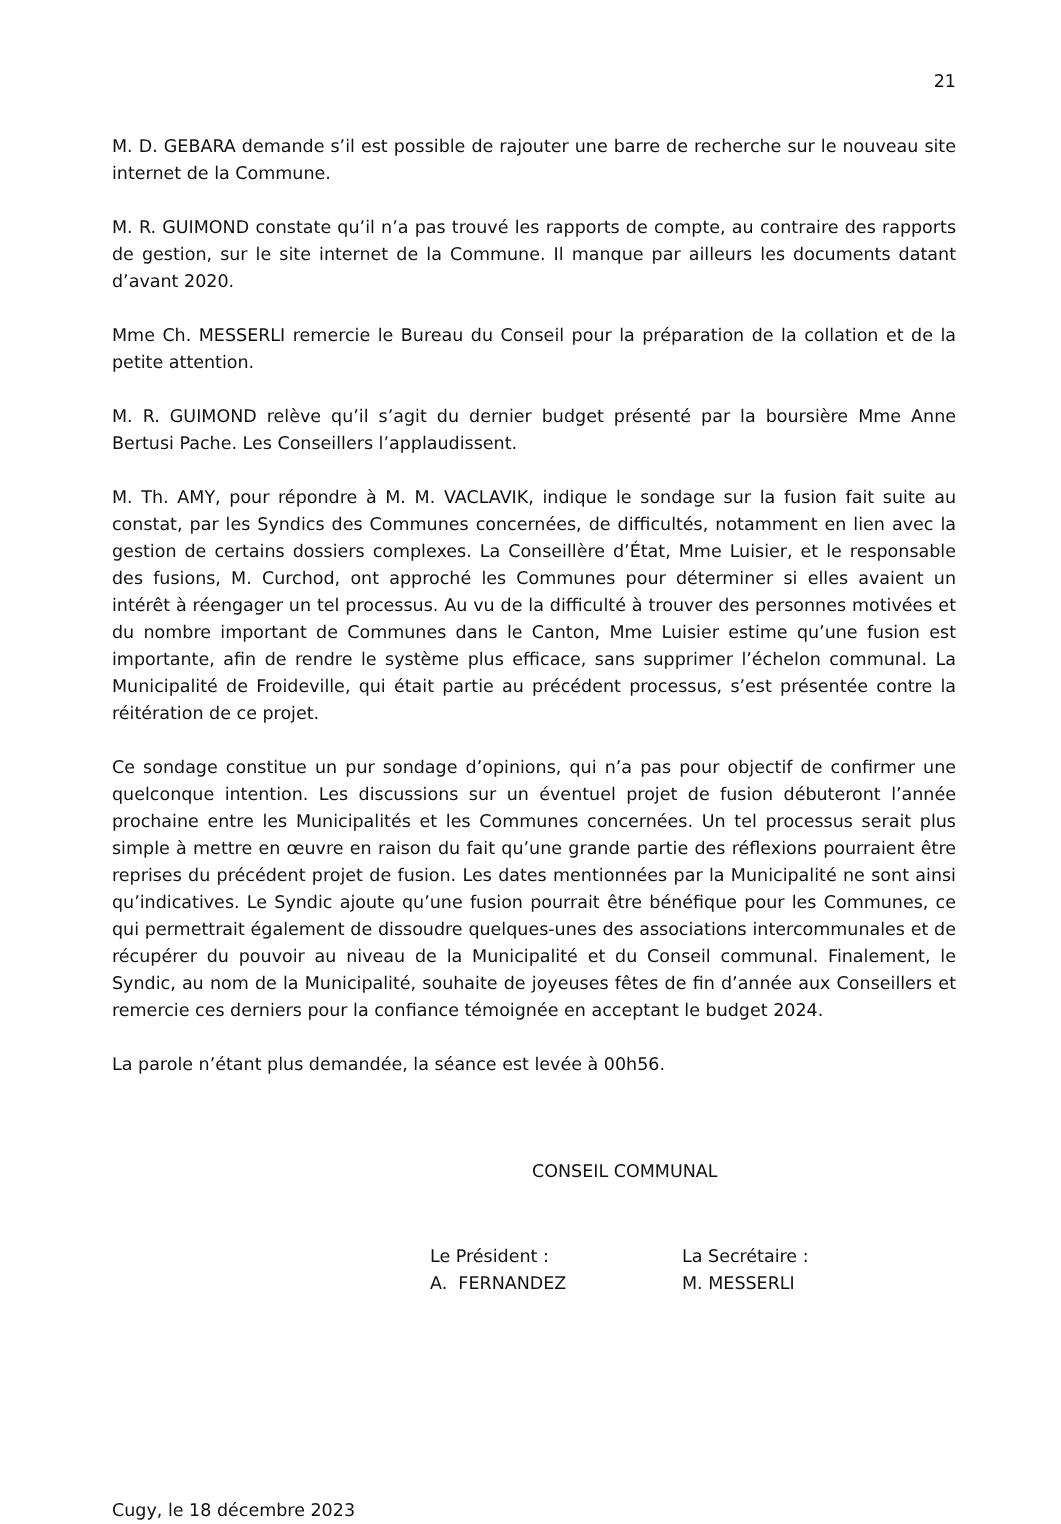21
M. D. GEBARA demande s’il est possible de rajouter une barre de recherche sur le nouveau site internet de la Commune.
M. R. GUIMOND constate qu’il n’a pas trouvé les rapports de compte, au contraire des rapports de gestion, sur le site internet de la Commune. Il manque par ailleurs les documents datant d’avant 2020.
Mme Ch. MESSERLI remercie le Bureau du Conseil pour la préparation de la collation et de la petite attention.
M. R. GUIMOND relève qu’il s’agit du dernier budget présenté par la boursière Mme Anne Bertusi Pache. Les Conseillers l’applaudissent.
M. Th. AMY, pour répondre à M. M. VACLAVIK, indique le sondage sur la fusion fait suite au constat, par les Syndics des Communes concernées, de difficultés, notamment en lien avec la gestion de certains dossiers complexes. La Conseillère d’État, Mme Luisier, et le responsable des fusions, M. Curchod, ont approché les Communes pour déterminer si elles avaient un intérêt à réengager un tel processus. Au vu de la difficulté à trouver des personnes motivées et du nombre important de Communes dans le Canton, Mme Luisier estime qu’une fusion est importante, afin de rendre le système plus efficace, sans supprimer l’échelon communal. La Municipalité de Froideville, qui était partie au précédent processus, s’est présentée contre la réitération de ce projet.
Ce sondage constitue un pur sondage d’opinions, qui n’a pas pour objectif de confirmer une quelconque intention. Les discussions sur un éventuel projet de fusion débuteront l’année prochaine entre les Municipalités et les Communes concernées. Un tel processus serait plus simple à mettre en œuvre en raison du fait qu’une grande partie des réflexions pourraient être reprises du précédent projet de fusion. Les dates mentionnées par la Municipalité ne sont ainsi qu’indicatives. Le Syndic ajoute qu’une fusion pourrait être bénéfique pour les Communes, ce qui permettrait également de dissoudre quelques-unes des associations intercommunales et de récupérer du pouvoir au niveau de la Municipalité et du Conseil communal. Finalement, le Syndic, au nom de la Municipalité, souhaite de joyeuses fêtes de fin d’année aux Conseillers et remercie ces derniers pour la confiance témoignée en acceptant le budget 2024.
La parole n’étant plus demandée, la séance est levée à 00h56.
CONSEIL COMMUNAL
Le Président :
A. FERNANDEZ
La Secrétaire :
M. MESSERLI
Cugy, le 18 décembre 2023